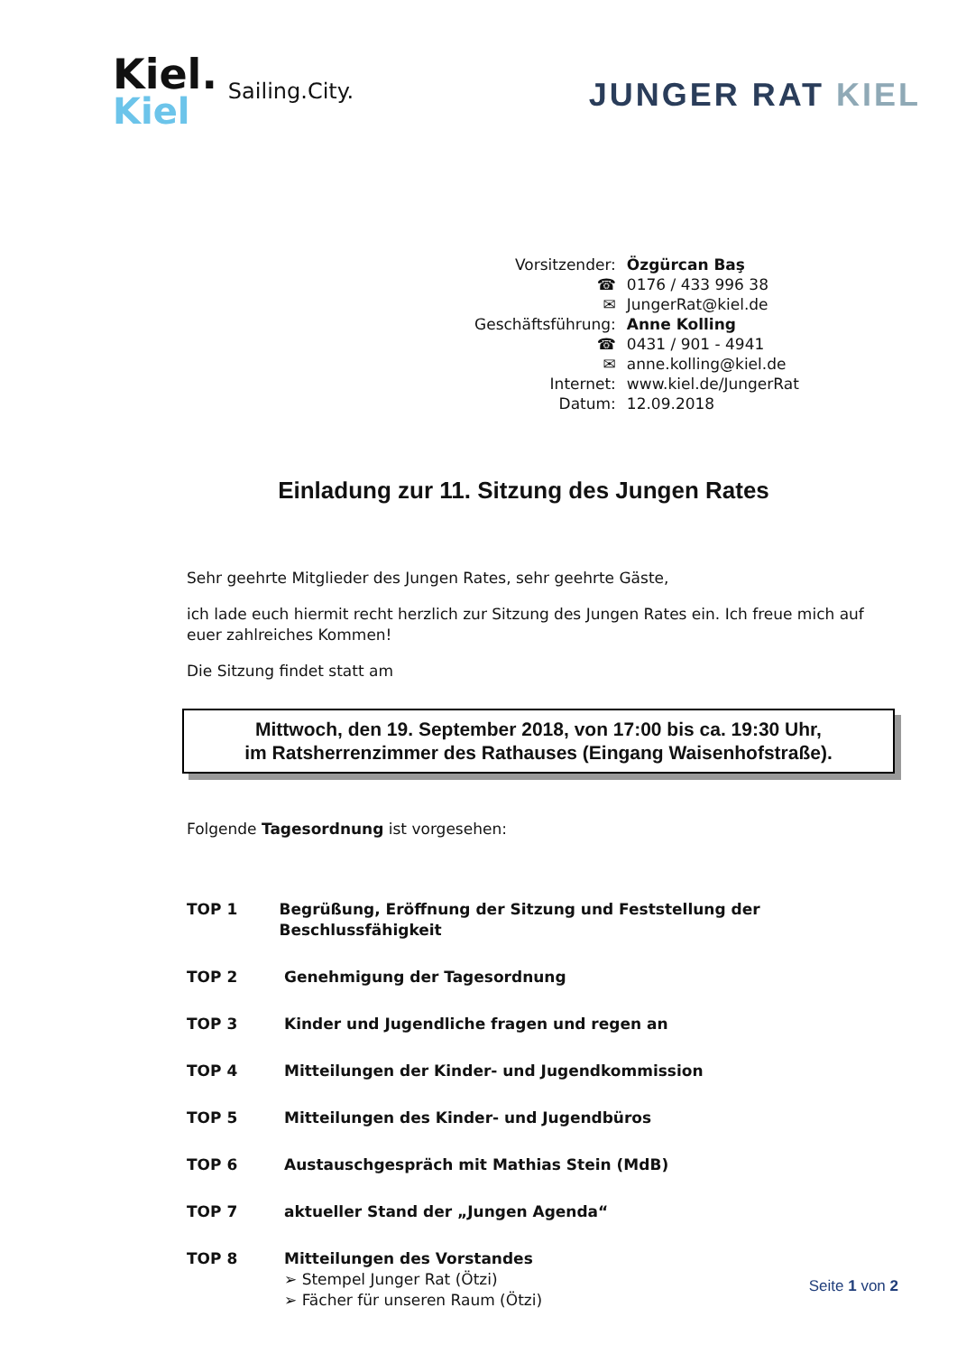Kiel.
Kiel
Sailing.City.
JUNGER RAT KIEL
| Vorsitzender: | Özgürcan Baş |
| ☎ | 0176 / 433 996 38 |
| ✉ | JungerRat@kiel.de |
| Geschäftsführung: | Anne Kolling |
| ☎ | 0431 / 901 - 4941 |
| ✉ | anne.kolling@kiel.de |
| Internet: | www.kiel.de/JungerRat |
| Datum: | 12.09.2018 |
Einladung zur 11. Sitzung des Jungen Rates
Sehr geehrte Mitglieder des Jungen Rates, sehr geehrte Gäste,
ich lade euch hiermit recht herzlich zur Sitzung des Jungen Rates ein. Ich freue mich auf euer zahlreiches Kommen!
Die Sitzung findet statt am
Mittwoch, den 19. September 2018, von 17:00 bis ca. 19:30 Uhr,
im Ratsherrenzimmer des Rathauses (Eingang Waisenhofstraße).
Folgende Tagesordnung ist vorgesehen:
TOP 1 Begrüßung, Eröffnung der Sitzung und Feststellung der Beschlussfähigkeit
TOP 2 Genehmigung der Tagesordnung
TOP 3 Kinder und Jugendliche fragen und regen an
TOP 4 Mitteilungen der Kinder- und Jugendkommission
TOP 5 Mitteilungen des Kinder- und Jugendbüros
TOP 6 Austauschgespräch mit Mathias Stein (MdB)
TOP 7 aktueller Stand der „Jungen Agenda“
TOP 8 Mitteilungen des Vorstandes
➢ Stempel Junger Rat (Ötzi)
➢ Fächer für unseren Raum (Ötzi)
Seite 1 von 2